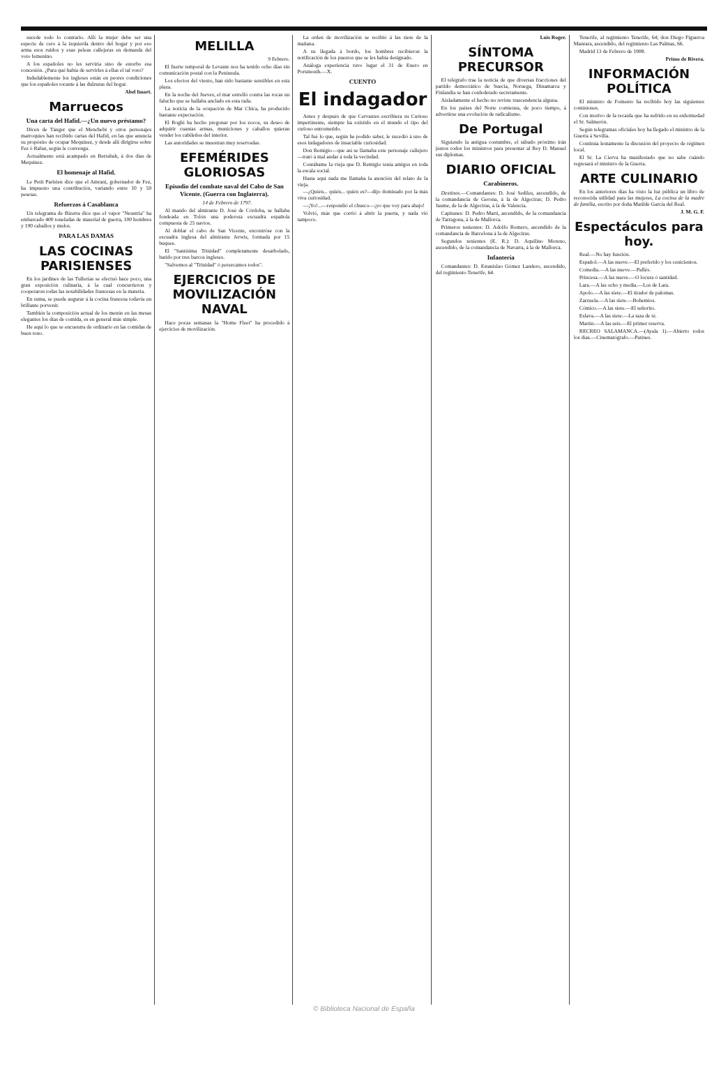sucede todo lo contrario. Allí la mujer debe ser una especie de cero á la izquierda dentro del hogar y por eso arma esos ruidos y esas peleas callejeras en demanda del voto femenino.
A los españoles no les serviría sino de estorbo esa concesión. ¿Para qué había de servirles á ellas el tal voto?
Indudablemente los ingleses están en peores condiciones que los españoles tocante á las dulzuras del hogar.
Abel Imart.
Marruecos
Una carta del Hafid.—¿Un nuevo préstamo?
Dicen de Tánger que el Menchebi y otros personajes marroquíes han recibido cartas del Hafid, en las que anuncia su propósito de ocupar Mequinez, y desde allí dirigirse sobre Fez ó Rabat, según le convenga.
Actualmente está acampado en Berrabah, á dos días de Mequinez.
El homenaje al Hafid.
Le Petit Parisien dice que el Amrani, gobernador de Fez, ha impuesto una contribución, variando entre 10 y 50 pesetas.
Refuerzos á Casablanca
Un telegrama de Bizerta dice que el vapor "Neustria" ha embarcado 400 toneladas de material de guerra, 100 hombres y 190 caballos y mulos.
PARA LAS DAMAS
LAS COCINAS PARISIENSES
En los jardines de las Tullerías se efectuó hace poco, una gran exposición culinaria, á la cual concurrieron y cooperaron todas las notabilidades francesas en la materia.
En suma, se puede augurar á la cocina francesa todavía un brillante porvenir.
También la composición actual de los menús en las mesas elegantes los días de comida, es en general más simple.
He aquí lo que se encuentra de ordinario en las comidas de buen tono.
MELILLA
9 Febrero.
El fuerte temporal de Levante nos ha tenido ocho días sin comunicación postal con la Península.
Los efectos del viento, han sido bastante sensibles en esta plaza.
En la noche del Jueves, el mar estrelló contra las rocas un falucho que se hallaba anclado en esta rada.
La noticia de la ocupación de Mar Chica, ha producido bastante expectación.
El Roghi ha hecho pregonar por los zocos, su deseo de adquirir cuantas armas, municiones y caballos quieran vender los cabileños del interior.
Las autoridades se muestran muy reservadas.
EFEMÉRIDES GLORIOSAS
Episodio del combate naval del Cabo de San Vicente. (Guerra con Inglaterra).
14 de Febrero de 1797.
Al mando del almirante D. José de Córdoba, se hallaba fondeada en Tolón una poderosa escuadra española compuesta de 25 navíos.
Al doblar el cabo de San Vicente, encontróse con la escuadra inglesa del almirante Jerwis, formada por 15 buques.
El "Santísima Trinidad" completamente desarbolado, batido por tres barcos ingleses.
"Salvemos al "Trinidad" ó perezcamos todos".
EJERCICIOS DE MOVILIZACIÓN NAVAL
Hace pocas semanas la "Home Fleet" ha procedido á ejercicios de movilización.
La orden de movilización se recibió á las siete de la mañana.
A su llegada á bordo, los hombres recibieron la notificación de los puestos que se les había designado.
Análoga experiencia tuvo lugar el 31 de Enero en Porsmouth.—X.
CUENTO
El indagador
Antes y después de que Cervantes escribiera su Curioso impertinente, siempre ha existido en el mundo el tipo del curioso entrometido.
Tal fué lo que, según he podido saber, le sucedió á uno de esos indagadores de insaciable curiosidad.
Don Remigio—que así se llamaba este personaje callejero—trató á mal andar á toda la vecindad.
Contábame la vieja que D. Remigio tenía amigos en toda la escala social.
Hasta aquí nada me llamaba la atención del relato de la vieja.
—¿Quién... quién... quién es?—dijo dominado por la más viva curiosidad.
—¡Yo!...—respondió el chusco—¡yo que voy para abajo!
Volvió, más que corrió á abrir la puerta, y nada vió tampoco.
Luis Roger.
SÍNTOMA PRECURSOR
El telégrafo trae la noticia de que diversas fracciones del partido democrático de Suecia, Noruega, Dinamarca y Finlandia se han confederado secretamente.
Aisladamente el hecho no reviste trascendencia alguna.
En los países del Norte comienza, de poco tiempo, á advertirse una evolución de radicalismo.
De Portugal
Siguiendo la antigua costumbre, el sábado próximo irán juntos todos los ministros para presentar al Rey D. Manuel sus diplomas.
DIARIO OFICIAL
Carabineros.
Destinos.—Comandantes: D. José Sediles, ascendido, de la comandancia de Gerona, á la de Algeciras; D. Pedro Jaume, de la de Algeciras, á la de Valencia.
Capitanes: D. Pedro Martí, ascendido, de la comandancia de Tarragona, á la de Mallorca.
Primeros tenientes: D. Adolfo Romero, ascendido de la comandancia de Barcelona á la de Algeciras.
Segundos tenientes (E. R.): D. Aquilino Moreno, ascendido, de la comandancia de Navarra, á la de Mallorca.
Infantería
Comandantes: D. Estanislao Gómez Landero, ascendido, del regimiento Tenerife, 64.
Tenerife, al regimiento Tenerife, 64; don Diego Figueroa Manrara, ascendido, del regimiento Las Palmas, 66.
Madrid 13 de Febrero de 1908.
Primo de Rivera.
INFORMACIÓN POLÍTICA
El ministro de Fomento ha recibido hoy las siguientes comisiones.
Con motivo de la recaída que ha sufrido en su enfermedad el Sr. Salmerón.
Según telegramas oficiales hoy ha llegado el ministro de la Guerra á Sevilla.
Continúa lentamente la discusión del proyecto de régimen local.
El Sr. La Cierva ha manifestado que no sabe cuándo regresará el ministro de la Guerra.
ARTE CULINARIO
En los anteriores días ha visto la luz pública un libro de reconocida utilidad para las mujeres, La cocina de la madre de familia, escrito por doña Matilde García del Real.
J. M. G. F.
Espectáculos para hoy.
Real.—No hay función.
Español.—A las nueve.—El preferido y los cenicientos.
Comedia.—A las nueve.—Paflés.
Princesa.—A las nueve.—O locura ó santidad.
Lara.—A las ocho y media.—Los de Lara.
Apolo.—A las siete.—El tirador de palomas.
Zarzuela.—A las siete.—Bohemios.
Cómico.—A las siete.—El señorito.
Eslava.—A las siete.—La taza de té.
Martín.—A las seis.—El primer reserva.
RECREO SALAMANCA.—(Ayala 1).—Abierto todos los días.—Cinematógrafo.—Patines.
© Biblioteca Nacional de España